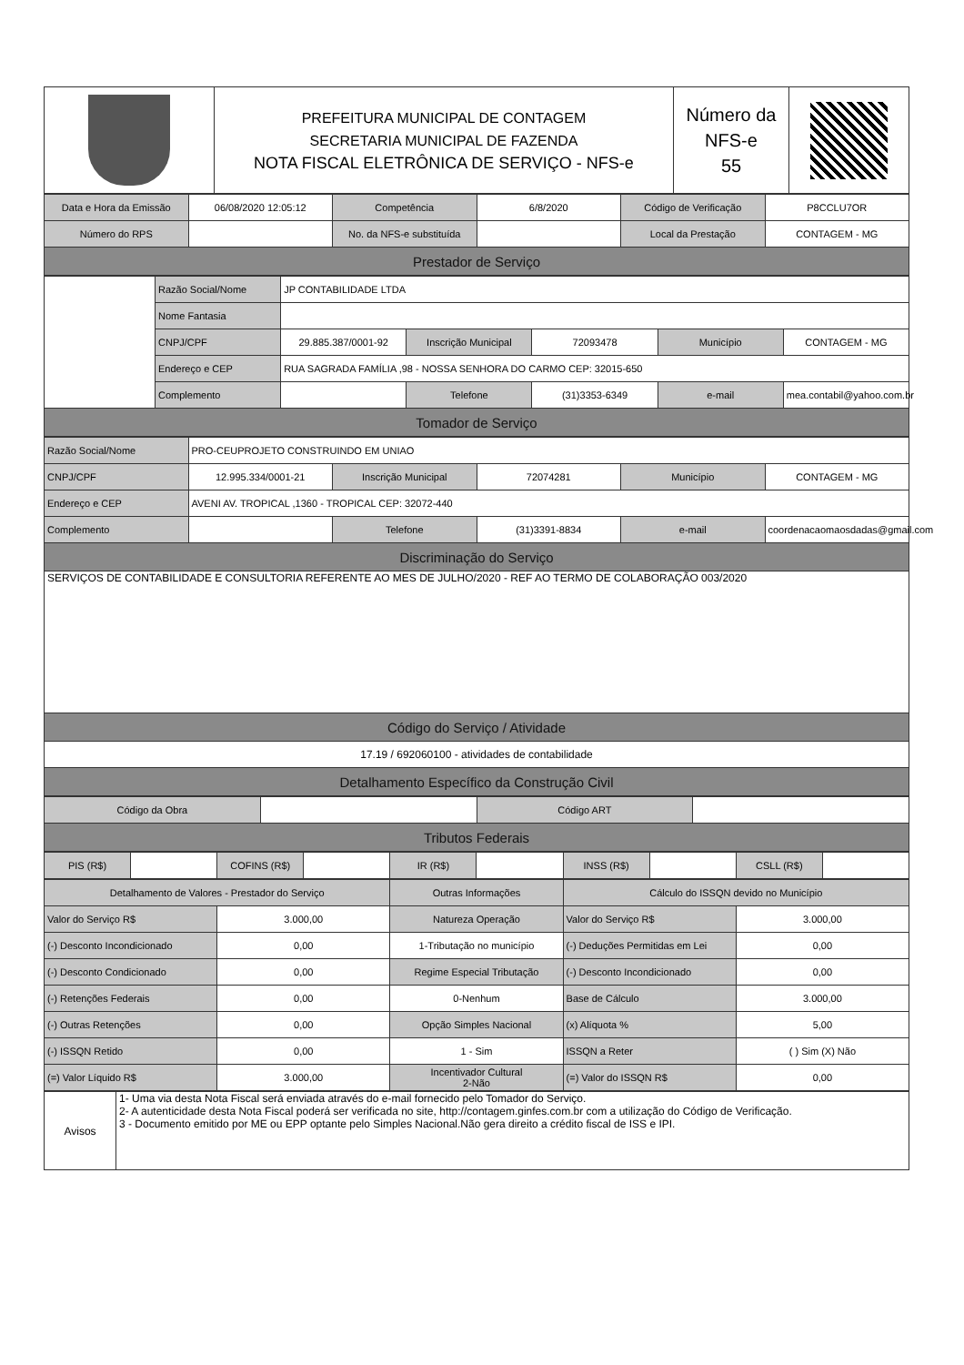| | PREFEITURA MUNICIPAL DE CONTAGEM SECRETARIA MUNICIPAL DE FAZENDA NOTA FISCAL ELETRÔNICA DE SERVIÇO - NFS-e | Número da NFS-e 55 | |
| Data e Hora da Emissão | 06/08/2020 12:05:12 | Competência | 6/8/2020 | Código de Verificação | P8CCLU7OR |
| Número do RPS | | No. da NFS-e substituída | | Local da Prestação | CONTAGEM - MG |
| Prestador de Serviço | | | | | |
| | Razão Social/Nome | JP CONTABILIDADE LTDA | | | | |
| | Nome Fantasia | | | | | |
| | CNPJ/CPF | 29.885.387/0001-92 | Inscrição Municipal | 72093478 | Município | CONTAGEM - MG |
| | Endereço e CEP | RUA SAGRADA FAMÍLIA ,98 - NOSSA SENHORA DO CARMO CEP: 32015-650 | | | | |
| | Complemento | | Telefone | (31)3353-6349 | e-mail | mea.contabil@yahoo.com.br |
| Tomador de Serviço | | | | | | |
| Razão Social/Nome | PRO-CEUPROJETO CONSTRUINDO EM UNIAO | | | | |
| CNPJ/CPF | 12.995.334/0001-21 | Inscrição Municipal | 72074281 | Município | CONTAGEM - MG |
| Endereço e CEP | AVENI AV. TROPICAL ,1360 - TROPICAL CEP: 32072-440 | | | | |
| Complemento | | Telefone | (31)3391-8834 | e-mail | coordenacaomaosdadas@gmail.com |
| Discriminação do Serviço | | | | | |
| SERVIÇOS DE CONTABILIDADE E CONSULTORIA REFERENTE AO MES DE JULHO/2020 - REF AO TERMO DE COLABORAÇÃO 003/2020 | | | | | |
| Código do Serviço / Atividade | | | | | |
| 17.19 / 692060100 - atividades de contabilidade | | | | | |
| Detalhamento Específico da Construção Civil | | | | | |
| Código da Obra | | Código ART | |
| Tributos Federais | | | |
| PIS (R$) | | COFINS (R$) | | IR (R$) | | INSS (R$) | | CSLL (R$) | |
| Detalhamento de Valores - Prestador do Serviço | | Outras Informações | Cálculo do ISSQN devido no Município | |
| --- | --- | --- | --- | --- |
| Valor do Serviço R$ | 3.000,00 | Natureza Operação | Valor do Serviço R$ | 3.000,00 |
| (-) Desconto Incondicionado | 0,00 | 1-Tributação no município | (-) Deduções Permitidas em Lei | 0,00 |
| (-) Desconto Condicionado | 0,00 | Regime Especial Tributação | (-) Desconto Incondicionado | 0,00 |
| (-) Retenções Federais | 0,00 | 0-Nenhum | Base de Cálculo | 3.000,00 |
| (-) Outras Retenções | 0,00 | Opção Simples Nacional | (x) Alíquota % | 5,00 |
| (-) ISSQN Retido | 0,00 | 1 - Sim | ISSQN a Reter | ( ) Sim (X) Não |
| (=) Valor Líquido R$ | 3.000,00 | Incentivador Cultural 2-Não | (=) Valor do ISSQN R$ | 0,00 |
| Avisos | 1- Uma via desta Nota Fiscal será enviada através do e-mail fornecido pelo Tomador do Serviço. 2- A autenticidade desta Nota Fiscal poderá ser verificada no site, http://contagem.ginfes.com.br com a utilização do Código de Verificação. 3 - Documento emitido por ME ou EPP optante pelo Simples Nacional.Não gera direito a crédito fiscal de ISS e IPI. |